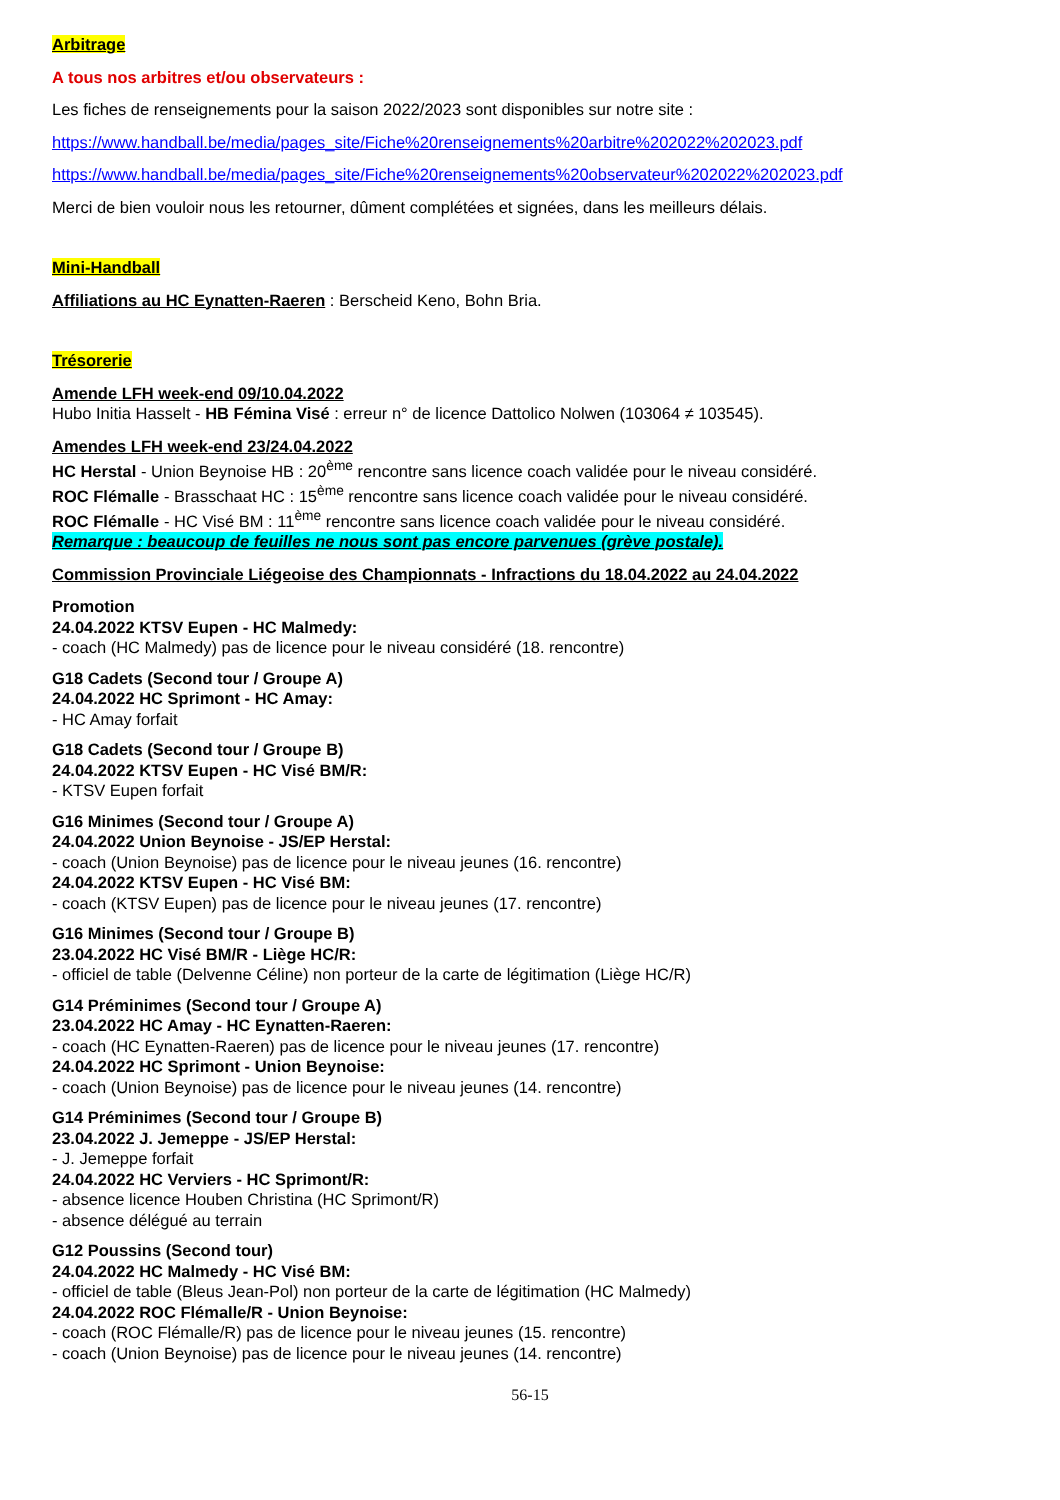Arbitrage
A tous nos arbitres et/ou observateurs :
Les fiches de renseignements pour la saison 2022/2023 sont disponibles sur notre site :
https://www.handball.be/media/pages_site/Fiche%20renseignements%20arbitre%202022%202023.pdf
https://www.handball.be/media/pages_site/Fiche%20renseignements%20observateur%202022%202023.pdf
Merci de bien vouloir nous les retourner, dûment complétées et signées, dans les meilleurs délais.
Mini-Handball
Affiliations au HC Eynatten-Raeren : Berscheid Keno, Bohn Bria.
Trésorerie
Amende LFH week-end 09/10.04.2022
Hubo Initia Hasselt - HB Fémina Visé : erreur n° de licence Dattolico Nolwen (103064 ≠ 103545).
Amendes LFH week-end 23/24.04.2022
HC Herstal - Union Beynoise HB : 20<sup>ème</sup> rencontre sans licence coach validée pour le niveau considéré.
ROC Flémalle - Brasschaat HC : 15<sup>ème</sup> rencontre sans licence coach validée pour le niveau considéré.
ROC Flémalle - HC Visé BM : 11<sup>ème</sup> rencontre sans licence coach validée pour le niveau considéré.
Remarque : beaucoup de feuilles ne nous sont pas encore parvenues (grève postale).
Commission Provinciale Liégeoise des Championnats - Infractions du 18.04.2022 au 24.04.2022
Promotion
24.04.2022 KTSV Eupen - HC Malmedy:
- coach (HC Malmedy) pas de licence pour le niveau considéré (18. rencontre)
G18 Cadets (Second tour / Groupe A)
24.04.2022 HC Sprimont - HC Amay:
- HC Amay forfait
G18 Cadets (Second tour / Groupe B)
24.04.2022 KTSV Eupen - HC Visé BM/R:
- KTSV Eupen forfait
G16 Minimes (Second tour / Groupe A)
24.04.2022 Union Beynoise - JS/EP Herstal:
- coach (Union Beynoise) pas de licence pour le niveau jeunes (16. rencontre)
24.04.2022 KTSV Eupen - HC Visé BM:
- coach (KTSV Eupen) pas de licence pour le niveau jeunes (17. rencontre)
G16 Minimes (Second tour / Groupe B)
23.04.2022 HC Visé BM/R - Liège HC/R:
- officiel de table (Delvenne Céline) non porteur de la carte de légitimation (Liège HC/R)
G14 Préminimes (Second tour / Groupe A)
23.04.2022 HC Amay - HC Eynatten-Raeren:
- coach (HC Eynatten-Raeren) pas de licence pour le niveau jeunes (17. rencontre)
24.04.2022 HC Sprimont - Union Beynoise:
- coach (Union Beynoise) pas de licence pour le niveau jeunes (14. rencontre)
G14 Préminimes (Second tour / Groupe B)
23.04.2022 J. Jemeppe - JS/EP Herstal:
- J. Jemeppe forfait
24.04.2022 HC Verviers - HC Sprimont/R:
- absence licence Houben Christina (HC Sprimont/R)
- absence délégué au terrain
G12 Poussins (Second tour)
24.04.2022 HC Malmedy - HC Visé BM:
- officiel de table (Bleus Jean-Pol) non porteur de la carte de légitimation (HC Malmedy)
24.04.2022 ROC Flémalle/R - Union Beynoise:
- coach (ROC Flémalle/R) pas de licence pour le niveau jeunes (15. rencontre)
- coach (Union Beynoise) pas de licence pour le niveau jeunes (14. rencontre)
56-15